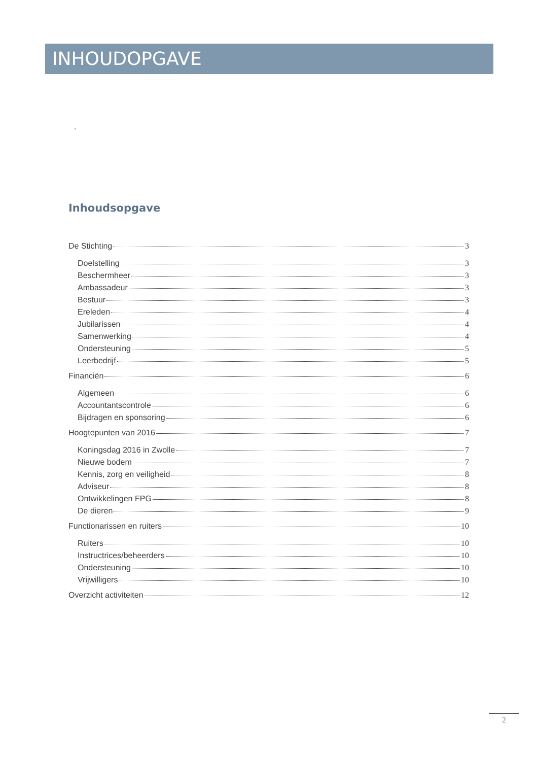INHOUDOPGAVE
'
Inhoudsopgave
De Stichting 3
Doelstelling 3
Beschermheer 3
Ambassadeur 3
Bestuur 3
Ereleden 4
Jubilarissen 4
Samenwerking 4
Ondersteuning 5
Leerbedrijf 5
Financiën 6
Algemeen 6
Accountantscontrole 6
Bijdragen en sponsoring 6
Hoogtepunten van 2016 7
Koningsdag 2016 in Zwolle 7
Nieuwe bodem 7
Kennis, zorg en veiligheid 8
Adviseur 8
Ontwikkelingen FPG 8
De dieren 9
Functionarissen en ruiters 10
Ruiters 10
Instructrices/beheerders 10
Ondersteuning 10
Vrijwilligers 10
Overzicht activiteiten 12
2